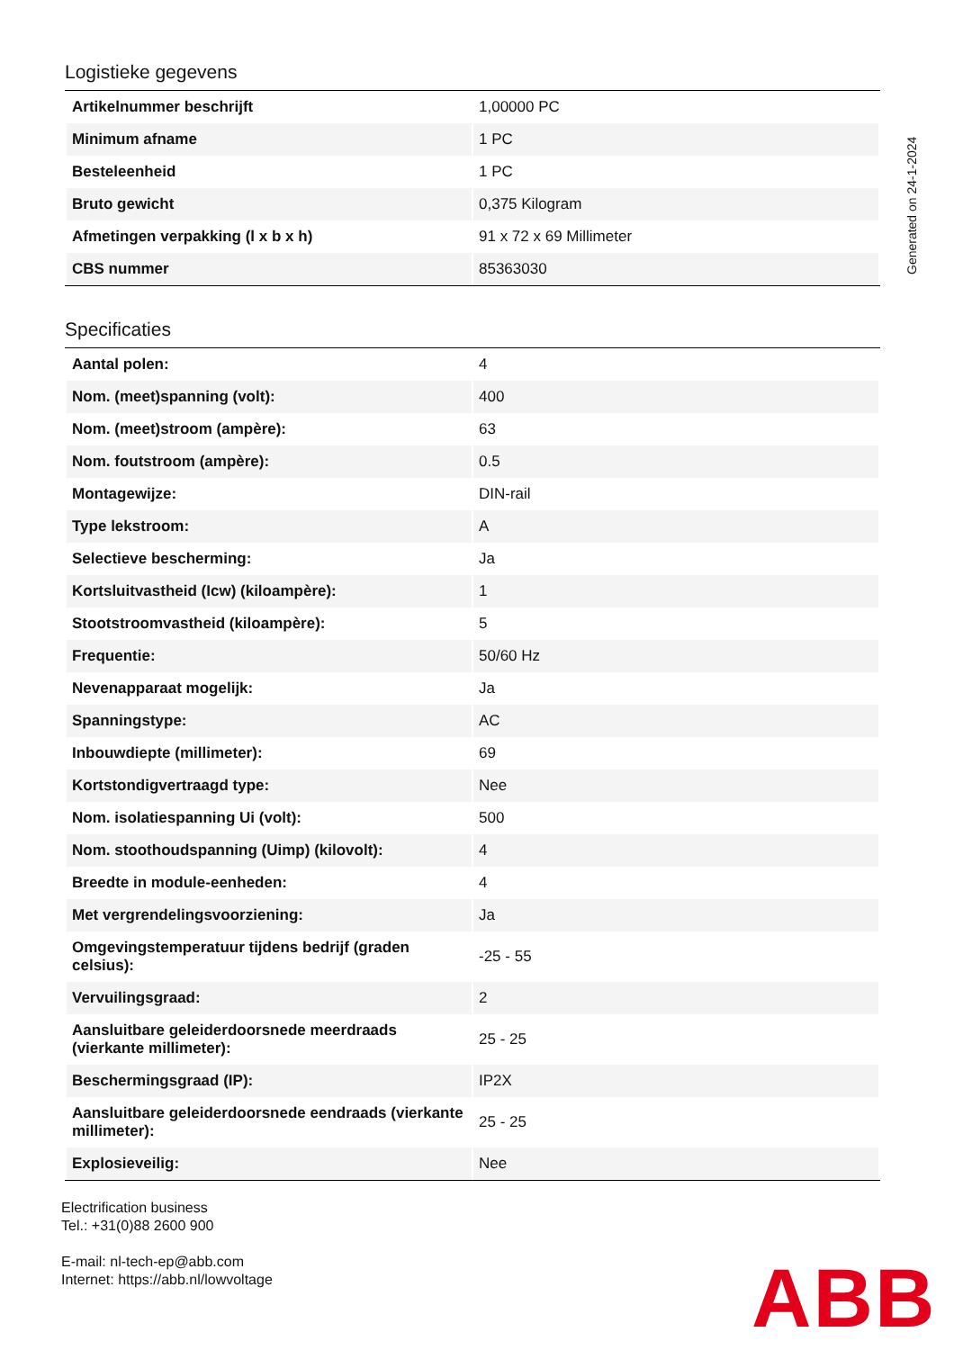Logistieke gegevens
| Artikelnummer beschrijft | 1,00000 PC |
| Minimum afname | 1 PC |
| Besteleenheid | 1 PC |
| Bruto gewicht | 0,375 Kilogram |
| Afmetingen verpakking (l x b x h) | 91 x 72 x 69 Millimeter |
| CBS nummer | 85363030 |
Specificaties
| Aantal polen: | 4 |
| Nom. (meet)spanning (volt): | 400 |
| Nom. (meet)stroom (ampère): | 63 |
| Nom. foutstroom (ampère): | 0.5 |
| Montagewijze: | DIN-rail |
| Type lekstroom: | A |
| Selectieve bescherming: | Ja |
| Kortsluitvastheid (Icw) (kiloampère): | 1 |
| Stootstroomvastheid (kiloampère): | 5 |
| Frequentie: | 50/60 Hz |
| Nevenapparaat mogelijk: | Ja |
| Spanningstype: | AC |
| Inbouwdiepte (millimeter): | 69 |
| Kortstondigvertraagd type: | Nee |
| Nom. isolatiespanning Ui (volt): | 500 |
| Nom. stoothoudspanning (Uimp) (kilovolt): | 4 |
| Breedte in module-eenheden: | 4 |
| Met vergrendelingsvoorziening: | Ja |
| Omgevingstemperatuur tijdens bedrijf (graden celsius): | -25 - 55 |
| Vervuilingsgraad: | 2 |
| Aansluitbare geleiderdoorsnede meerdraads (vierkante millimeter): | 25 - 25 |
| Beschermingsgraad (IP): | IP2X |
| Aansluitbare geleiderdoorsnede eendraads (vierkante millimeter): | 25 - 25 |
| Explosieveilig: | Nee |
Generated on 24-1-2024
Electrification business
Tel.: +31(0)88 2600 900
E-mail: nl-tech-ep@abb.com
Internet: https://abb.nl/lowvoltage
ABB